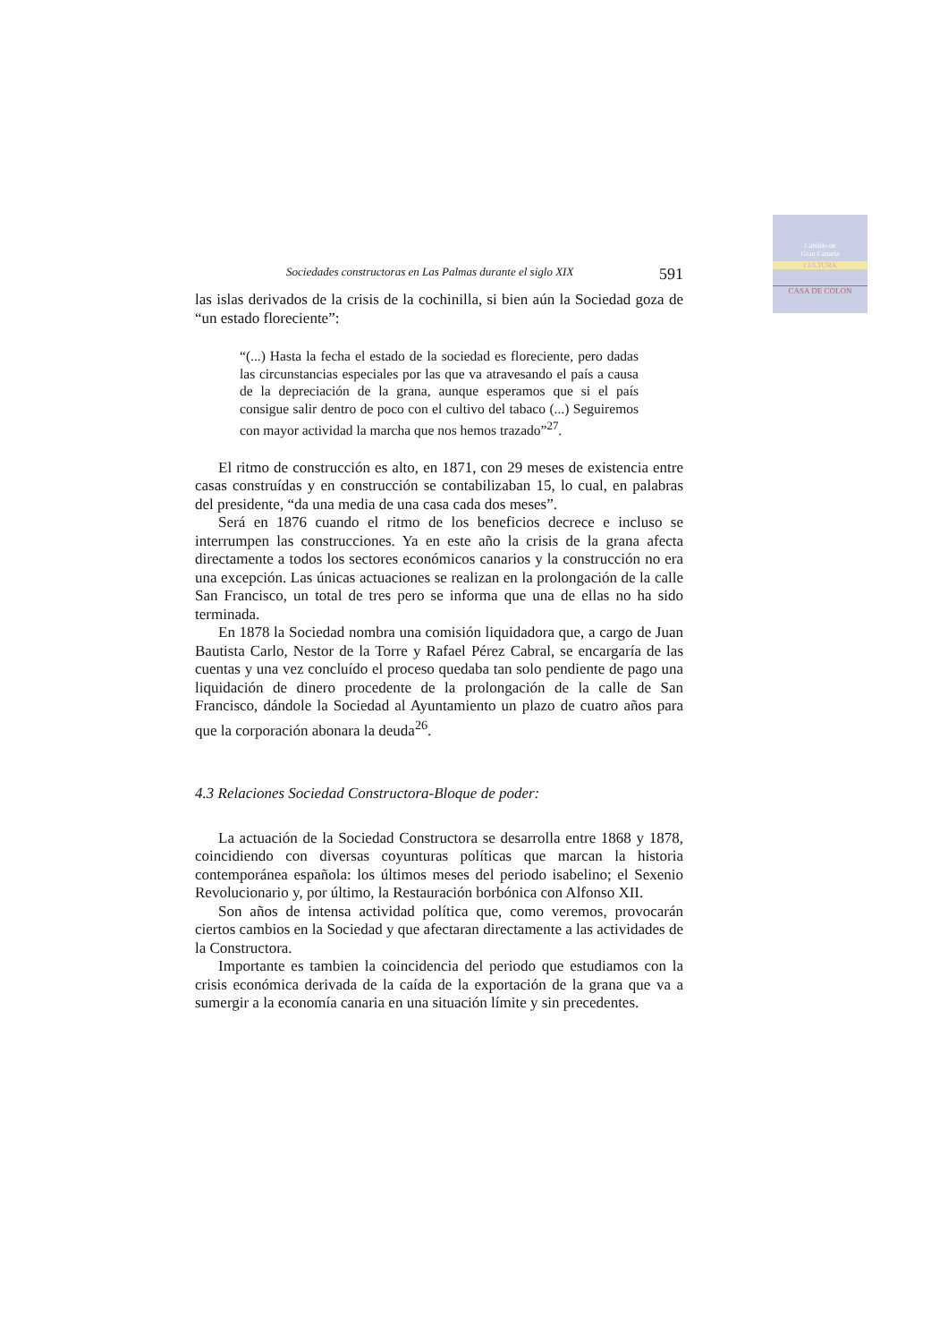Cabildo de
Gran Canaria
CULTURA
CASA DE COLON
Sociedades constructoras en Las Palmas durante el siglo XIX 591
las islas derivados de la crisis de la cochinilla, si bien aún la Sociedad goza de “un estado floreciente”:
“(...) Hasta la fecha el estado de la sociedad es floreciente, pero dadas las circunstancias especiales por las que va atravesando el país a causa de la depreciación de la grana, aunque esperamos que si el país consigue salir dentro de poco con el cultivo del tabaco (...) Seguiremos con mayor actividad la marcha que nos hemos trazado”<sup>27</sup>.
El ritmo de construcción es alto, en 1871, con 29 meses de existencia entre casas construídas y en construcción se contabilizaban 15, lo cual, en palabras del presidente, “da una media de una casa cada dos meses”.
Será en 1876 cuando el ritmo de los beneficios decrece e incluso se interrumpen las construcciones. Ya en este año la crisis de la grana afecta directamente a todos los sectores económicos canarios y la construcción no era una excepción. Las únicas actuaciones se realizan en la prolongación de la calle San Francisco, un total de tres pero se informa que una de ellas no ha sido terminada.
En 1878 la Sociedad nombra una comisión liquidadora que, a cargo de Juan Bautista Carlo, Nestor de la Torre y Rafael Pérez Cabral, se encargaría de las cuentas y una vez concluído el proceso quedaba tan solo pendiente de pago una liquidación de dinero procedente de la prolongación de la calle de San Francisco, dándole la Sociedad al Ayuntamiento un plazo de cuatro años para que la corporación abonara la deuda<sup>26</sup>.
4.3 Relaciones Sociedad Constructora-Bloque de poder:
La actuación de la Sociedad Constructora se desarrolla entre 1868 y 1878, coincidiendo con diversas coyunturas políticas que marcan la historia contemporánea española: los últimos meses del periodo isabelino; el Sexenio Revolucionario y, por último, la Restauración borbónica con Alfonso XII.
Son años de intensa actividad política que, como veremos, provocarán ciertos cambios en la Sociedad y que afectaran directamente a las actividades de la Constructora.
Importante es tambien la coincidencia del periodo que estudiamos con la crisis económica derivada de la caída de la exportación de la grana que va a sumergir a la economía canaria en una situación límite y sin precedentes.